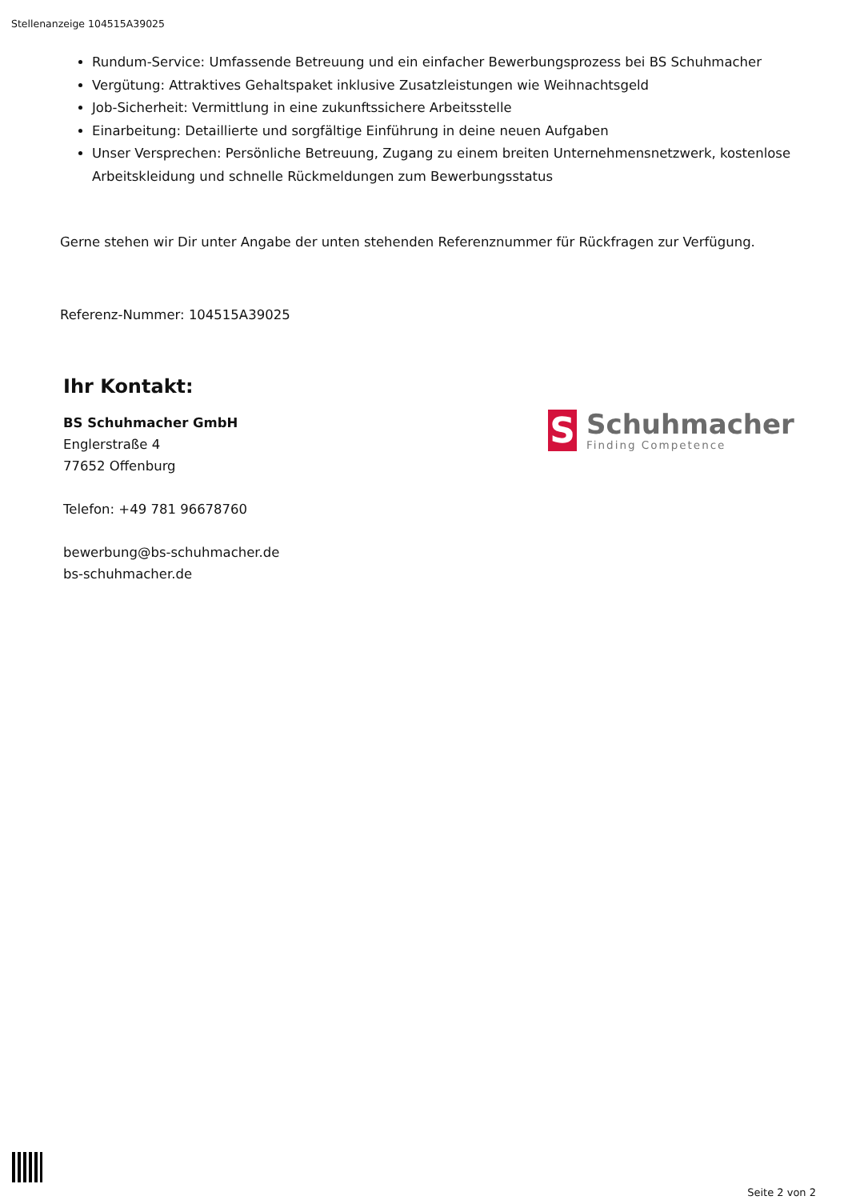Stellenanzeige 104515A39025
Rundum-Service: Umfassende Betreuung und ein einfacher Bewerbungsprozess bei BS Schuhmacher
Vergütung: Attraktives Gehaltspaket inklusive Zusatzleistungen wie Weihnachtsgeld
Job-Sicherheit: Vermittlung in eine zukunftssichere Arbeitsstelle
Einarbeitung: Detaillierte und sorgfältige Einführung in deine neuen Aufgaben
Unser Versprechen: Persönliche Betreuung, Zugang zu einem breiten Unternehmensnetzwerk, kostenlose Arbeitskleidung und schnelle Rückmeldungen zum Bewerbungsstatus
Gerne stehen wir Dir unter Angabe der unten stehenden Referenznummer für Rückfragen zur Verfügung.
Referenz-Nummer: 104515A39025
Ihr Kontakt:
BS Schuhmacher GmbH
Englerstraße 4
77652 Offenburg
Telefon: +49 781 96678760
bewerbung@bs-schuhmacher.de
bs-schuhmacher.de
S
Schuhmacher
Finding Competence
Seite 2 von 2